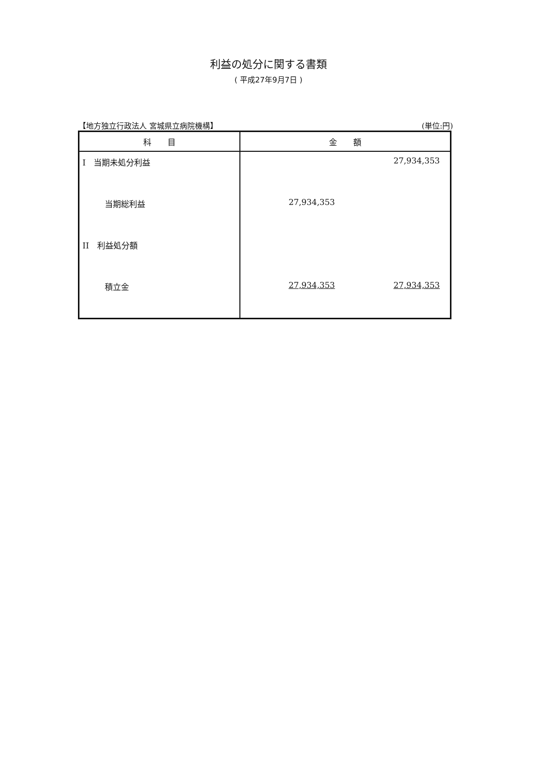利益の処分に関する書類
( 平成27年9月7日 )
【地方独立行政法人 宮城県立病院機構】 (単位:円)
| 科 目 | 金 額 | |
| --- | --- | --- |
| I 当期未処分利益 | | 27,934,353 |
| 当期総利益 | 27,934,353 | |
| II 利益処分額 | | |
| 積立金 | 27,934,353 | 27,934,353 |